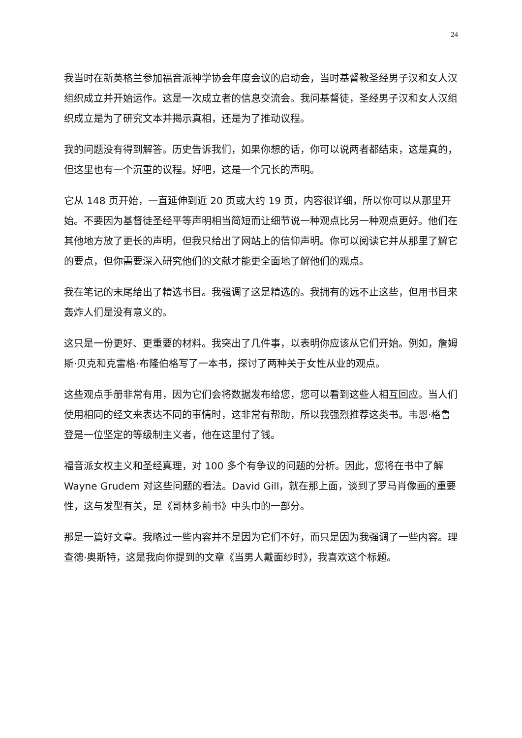24
我当时在新英格兰参加福音派神学协会年度会议的启动会，当时基督教圣经男子汉和女人汉组织成立并开始运作。这是一次成立者的信息交流会。我问基督徒，圣经男子汉和女人汉组织成立是为了研究文本并揭示真相，还是为了推动议程。
我的问题没有得到解答。历史告诉我们，如果你想的话，你可以说两者都结束，这是真的，但这里也有一个沉重的议程。好吧，这是一个冗长的声明。
它从 148 页开始，一直延伸到近 20 页或大约 19 页，内容很详细，所以你可以从那里开始。不要因为基督徒圣经平等声明相当简短而让细节说一种观点比另一种观点更好。他们在其他地方放了更长的声明，但我只给出了网站上的信仰声明。你可以阅读它并从那里了解它的要点，但你需要深入研究他们的文献才能更全面地了解他们的观点。
我在笔记的末尾给出了精选书目。我强调了这是精选的。我拥有的远不止这些，但用书目来轰炸人们是没有意义的。
这只是一份更好、更重要的材料。我突出了几件事，以表明你应该从它们开始。例如，詹姆斯·贝克和克雷格·布隆伯格写了一本书，探讨了两种关于女性从业的观点。
这些观点手册非常有用，因为它们会将数据发布给您，您可以看到这些人相互回应。当人们使用相同的经文来表达不同的事情时，这非常有帮助，所以我强烈推荐这类书。韦恩·格鲁登是一位坚定的等级制主义者，他在这里付了钱。
福音派女权主义和圣经真理，对 100 多个有争议的问题的分析。因此，您将在书中了解 Wayne Grudem 对这些问题的看法。David Gill，就在那上面，谈到了罗马肖像画的重要性，这与发型有关，是《哥林多前书》中头巾的一部分。
那是一篇好文章。我略过一些内容并不是因为它们不好，而只是因为我强调了一些内容。理查德·奥斯特，这是我向你提到的文章《当男人戴面纱时》，我喜欢这个标题。